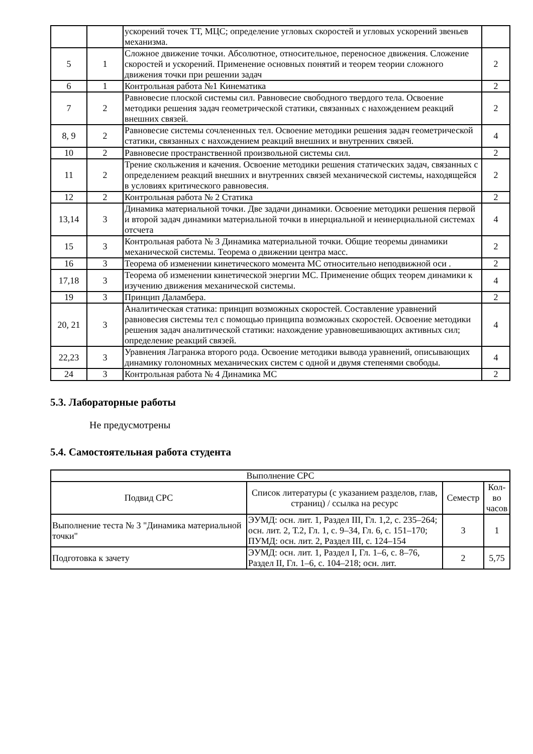| | | ускорений точек ТТ, МЦС; определение угловых скоростей и угловых ускорений звеньев механизма. | |
| 5 | 1 | Сложное движение точки. Абсолютное, относительное, переносное движения. Сложение скоростей и ускорений. Применение основных понятий и теорем теории сложного движения точки при решении задач | 2 |
| 6 | 1 | Контрольная работа №1 Кинематика | 2 |
| 7 | 2 | Равновесие плоской системы сил. Равновесие свободного твердого тела. Освоение методики решения задач геометрической статики, связанных с нахождением реакций внешних связей. | 2 |
| 8, 9 | 2 | Равновесие системы сочлененных тел. Освоение методики решения задач геометрической статики, связанных с нахождением реакций внешних и внутренних связей. | 4 |
| 10 | 2 | Равновесие пространственной произвольной системы сил. | 2 |
| 11 | 2 | Трение скольжения и качения. Освоение методики решения статических задач, связанных с определением реакций внешних и внутренних связей механической системы, находящейся в условиях критического равновесия. | 2 |
| 12 | 2 | Контрольная работа № 2 Статика | 2 |
| 13,14 | 3 | Динамика материальной точки. Две задачи динамики. Освоение методики решения первой и второй задач динамики материальной точки в инерциальной и неинерциальной системах отсчета | 4 |
| 15 | 3 | Контрольная работа № 3 Динамика материальной точки. Общие теоремы динамики механической системы. Теорема о движении центра масс. | 2 |
| 16 | 3 | Теорема об изменении кинетического момента МС относительно неподвижной оси . | 2 |
| 17,18 | 3 | Теорема об изменении кинетической энергии МС. Применение общих теорем динамики к изучению движения механической системы. | 4 |
| 19 | 3 | Принцип Даламбера. | 2 |
| 20, 21 | 3 | Аналитическая статика: принцип возможных скоростей. Составление уравнений равновесия системы тел с помощью принципа возможных скоростей. Освоение методики решения задач аналитической статики: нахождение уравновешивающих активных сил; определение реакций связей. | 4 |
| 22,23 | 3 | Уравнения Лагранжа второго рода. Освоение методики вывода уравнений, описывающих динамику голономных механических систем с одной и двумя степенями свободы. | 4 |
| 24 | 3 | Контрольная работа № 4 Динамика МС | 2 |
5.3. Лабораторные работы
Не предусмотрены
5.4. Самостоятельная работа студента
| Выполнение СРС | | | |
| --- | --- | --- | --- |
| Подвид СРС | Список литературы (с указанием разделов, глав, страниц) / ссылка на ресурс | Семестр | Кол-во часов |
| Выполнение теста № 3 "Динамика материальной точки" | ЭУМД: осн. лит. 1, Раздел III, Гл. 1,2, с. 235–264; осн. лит. 2, Т.2, Гл. 1, с. 9–34, Гл. 6, с. 151–170; ПУМД: осн. лит. 2, Раздел III, с. 124–154 | 3 | 1 |
| Подготовка к зачету | ЭУМД: осн. лит. 1, Раздел I, Гл. 1–6, с. 8–76, Раздел II, Гл. 1–6, с. 104–218; осн. лит. | 2 | 5,75 |